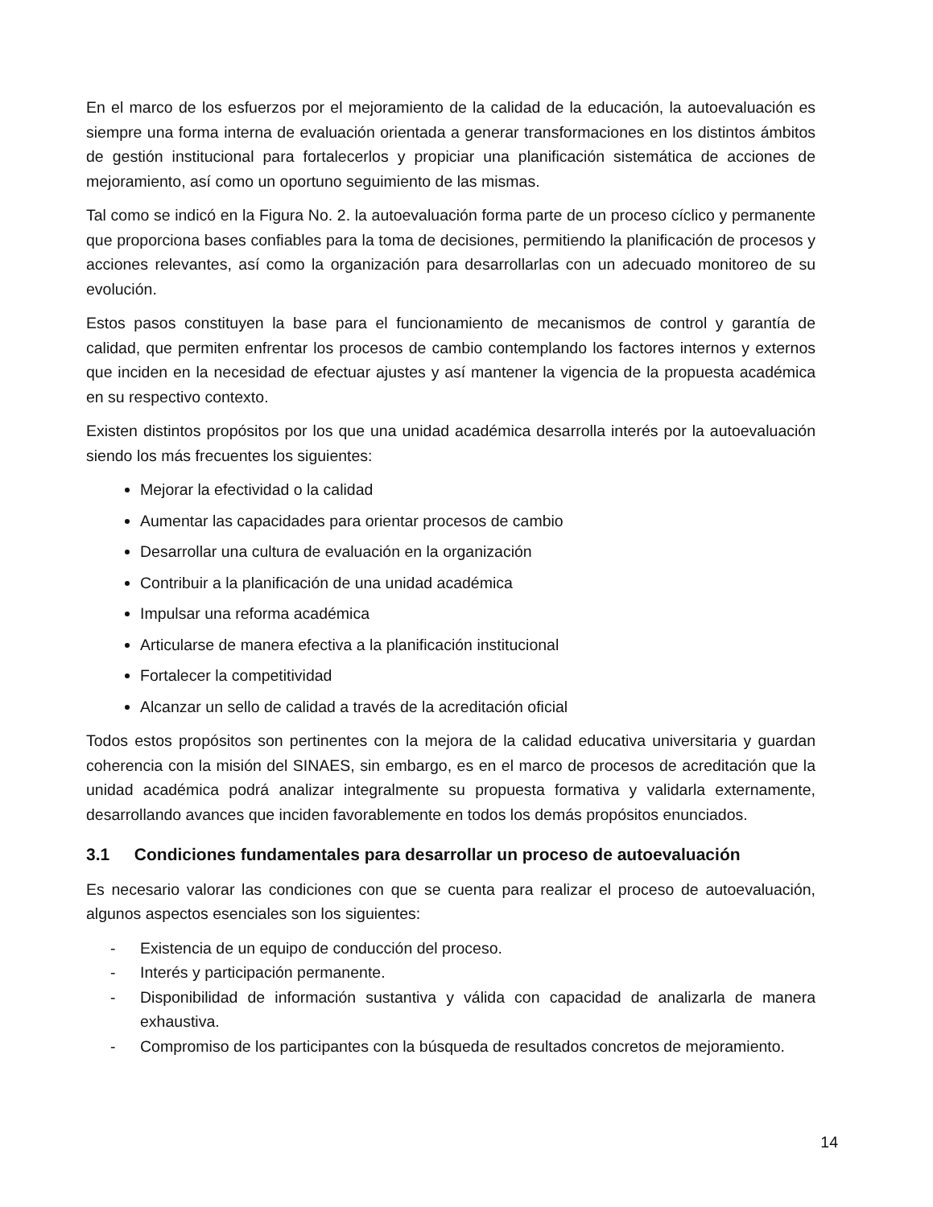En el marco de los esfuerzos por el mejoramiento de la calidad de la educación, la autoevaluación es siempre una forma interna de evaluación orientada a generar transformaciones en los distintos ámbitos de gestión institucional para fortalecerlos y propiciar una planificación sistemática de acciones de mejoramiento, así como un oportuno seguimiento de las mismas.
Tal como se indicó en la Figura No. 2. la autoevaluación forma parte de un proceso cíclico y permanente que proporciona bases confiables para la toma de decisiones, permitiendo la planificación de procesos y acciones relevantes, así como la organización para desarrollarlas con un adecuado monitoreo de su evolución.
Estos pasos constituyen la base para el funcionamiento de mecanismos de control y garantía de calidad, que permiten enfrentar los procesos de cambio contemplando los factores internos y externos que inciden en la necesidad de efectuar ajustes y así mantener la vigencia de la propuesta académica en su respectivo contexto.
Existen distintos propósitos por los que una unidad académica desarrolla interés por la autoevaluación siendo los más frecuentes los siguientes:
Mejorar la efectividad o la calidad
Aumentar las capacidades para orientar procesos de cambio
Desarrollar una cultura de evaluación en la organización
Contribuir a la planificación de una unidad académica
Impulsar una reforma académica
Articularse de manera efectiva a la planificación institucional
Fortalecer la competitividad
Alcanzar un sello de calidad a través de la acreditación oficial
Todos estos propósitos son pertinentes con la mejora de la calidad educativa universitaria y guardan coherencia con la misión del SINAES, sin embargo, es en el marco de procesos de acreditación que la unidad académica podrá analizar integralmente su propuesta formativa y validarla externamente, desarrollando avances que inciden favorablemente en todos los demás propósitos enunciados.
3.1 Condiciones fundamentales para desarrollar un proceso de autoevaluación
Es necesario valorar las condiciones con que se cuenta para realizar el proceso de autoevaluación, algunos aspectos esenciales son los siguientes:
- Existencia de un equipo de conducción del proceso.
- Interés y participación permanente.
- Disponibilidad de información sustantiva y válida con capacidad de analizarla de manera exhaustiva.
- Compromiso de los participantes con la búsqueda de resultados concretos de mejoramiento.
14